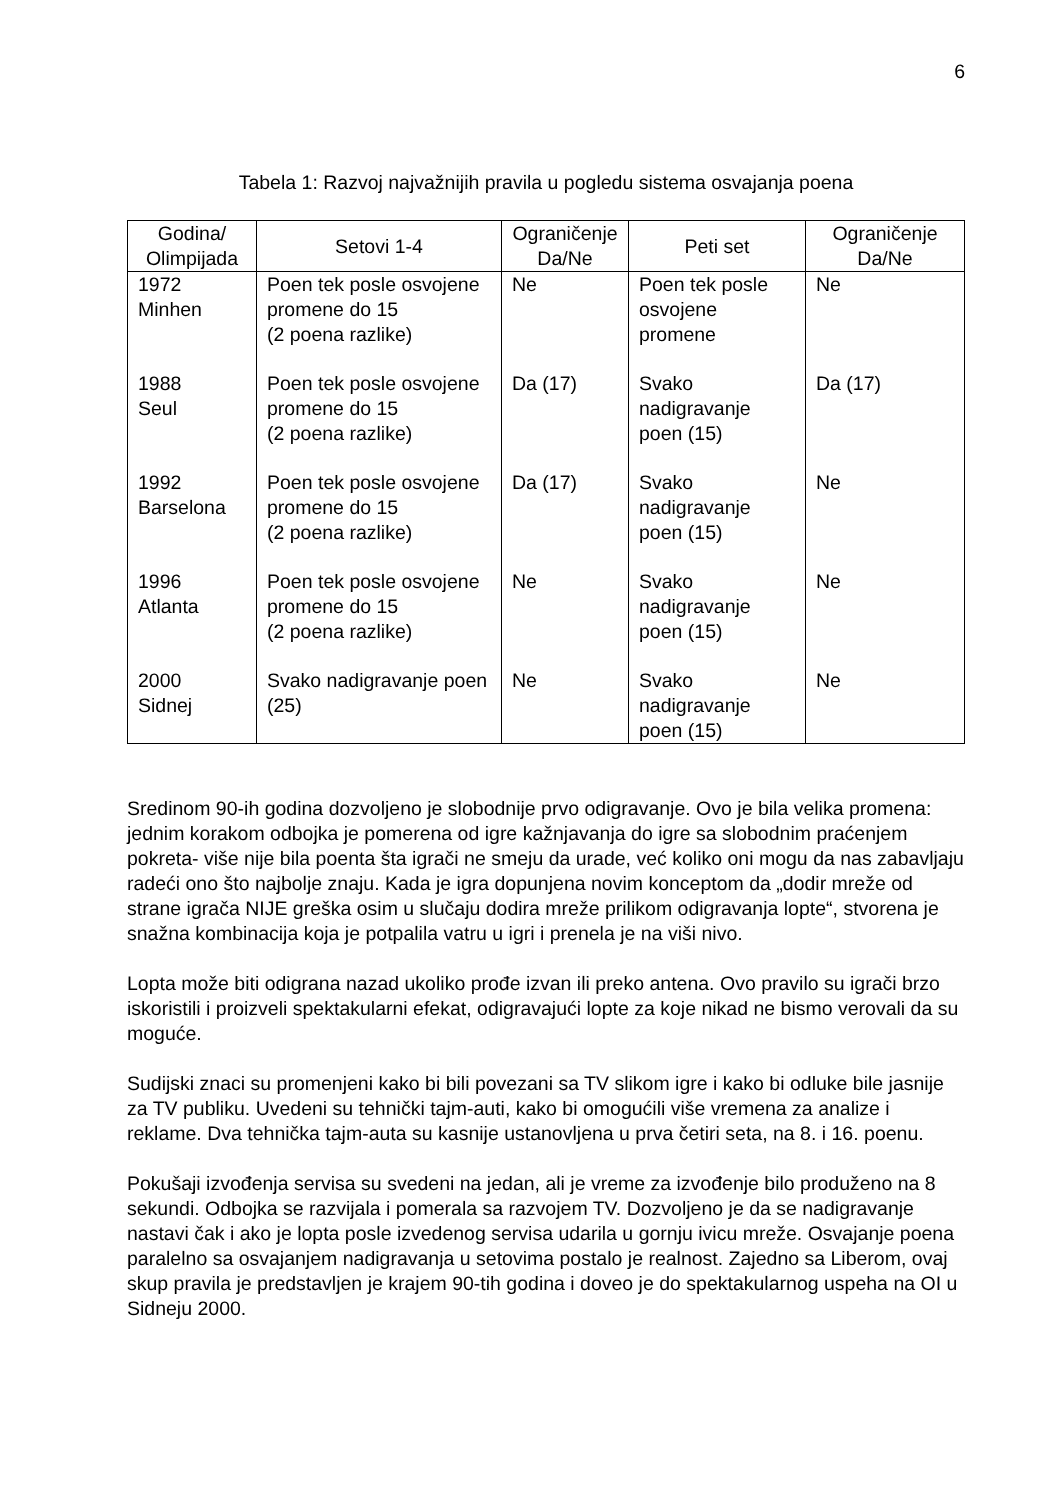6
Tabela 1: Razvoj najvažnijih pravila u pogledu sistema osvajanja poena
| Godina/ Olimpijada | Setovi 1-4 | Ograničenje Da/Ne | Peti set | Ograničenje Da/Ne |
| --- | --- | --- | --- | --- |
| 1972 Minhen | Poen tek posle osvojene promene do 15 (2 poena razlike) | Ne | Poen tek posle osvojene promene | Ne |
| 1988 Seul | Poen tek posle osvojene promene do 15 (2 poena razlike) | Da (17) | Svako nadigravanje poen (15) | Da (17) |
| 1992 Barselona | Poen tek posle osvojene promene do 15 (2 poena razlike) | Da (17) | Svako nadigravanje poen (15) | Ne |
| 1996 Atlanta | Poen tek posle osvojene promene do 15 (2 poena razlike) | Ne | Svako nadigravanje poen (15) | Ne |
| 2000 Sidnej | Svako nadigravanje poen (25) | Ne | Svako nadigravanje poen (15) | Ne |
Sredinom 90-ih godina dozvoljeno je slobodnije prvo odigravanje. Ovo je bila velika promena: jednim korakom odbojka je pomerena od igre kažnjavanja do igre sa slobodnim praćenjem pokreta- više nije bila poenta šta igrači ne smeju da urade, već koliko oni mogu da nas zabavljaju radeći ono što najbolje znaju. Kada je igra dopunjena novim konceptom da „dodir mreže od strane igrača NIJE greška osim u slučaju dodira mreže prilikom odigravanja lopte“, stvorena je snažna kombinacija koja je potpalila vatru u igri i prenela je na viši nivo.
Lopta može biti odigrana nazad ukoliko prođe izvan ili preko antena. Ovo pravilo su igrači brzo iskoristili i proizveli spektakularni efekat, odigravajući lopte za koje nikad ne bismo verovali da su moguće.
Sudijski znaci su promenjeni kako bi bili povezani sa TV slikom igre i kako bi odluke bile jasnije za TV publiku. Uvedeni su tehnički tajm-auti, kako bi omogućili više vremena za analize i reklame. Dva tehnička tajm-auta su kasnije ustanovljena u prva četiri seta, na 8. i 16. poenu.
Pokušaji izvođenja servisa su svedeni na jedan, ali je vreme za izvođenje bilo produženo na 8 sekundi. Odbojka se razvijala i pomerala sa razvojem TV. Dozvoljeno je da se nadigravanje nastavi čak i ako je lopta posle izvedenog servisa udarila u gornju ivicu mreže. Osvajanje poena paralelno sa osvajanjem nadigravanja u setovima postalo je realnost. Zajedno sa Liberom, ovaj skup pravila je predstavljen je krajem 90-tih godina i doveo je do spektakularnog uspeha na OI u Sidneju 2000.